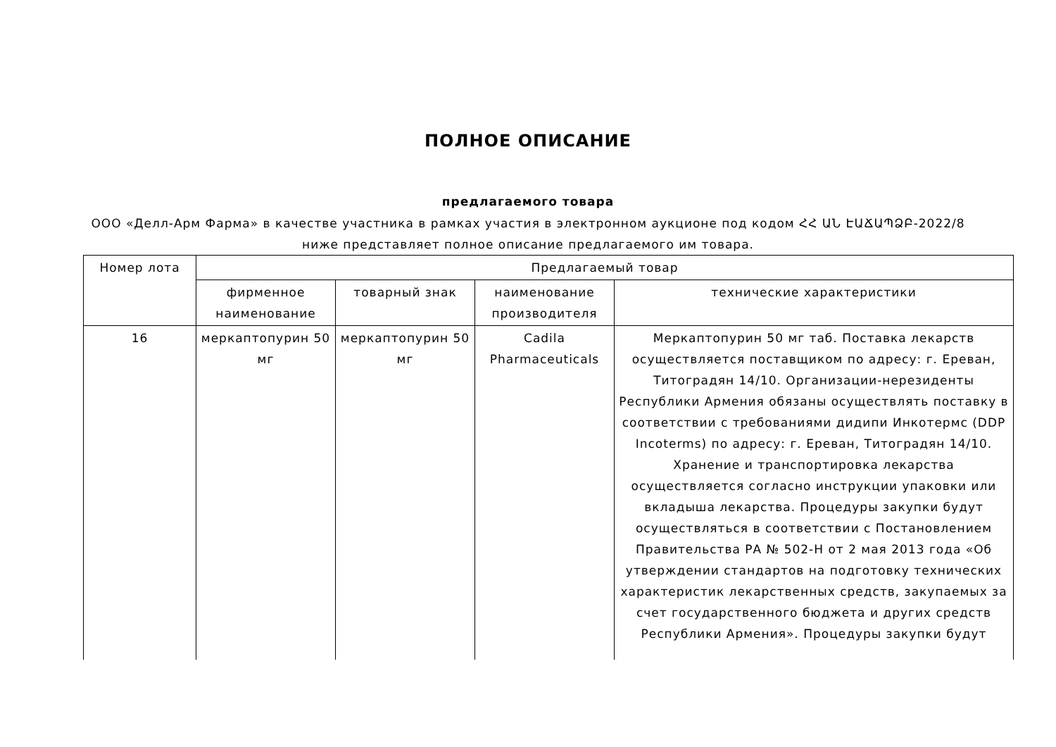ПОЛНОЕ ОПИСАНИЕ
предлагаемого товара
ООО «Делл-Арм Фарма» в качестве участника в рамках участия в электронном аукционе под кодом ՀՀ ԱՆ ԷԱՃԱՊՁԲ-2022/8 ниже представляет полное описание предлагаемого им товара.
| Номер лота | Предлагаемый товар | | | |
| --- | --- | --- | --- | --- |
| | фирменное наименование | товарный знак | наименование производителя | технические характеристики |
| 16 | меркаптопурин 50 мг | меркаптопурин 50 мг | Cadila Pharmaceuticals | Меркаптопурин 50 мг таб. Поставка лекарств осуществляется поставщиком по адресу: г. Ереван, Титоградян 14/10. Организации-нерезиденты Республики Армения обязаны осуществлять поставку в соответствии с требованиями дидипи Инкотермс (DDP Incoterms) по адресу: г. Ереван, Титоградян 14/10. Хранение и транспортировка лекарства осуществляется согласно инструкции упаковки или вкладыша лекарства. Процедуры закупки будут осуществляться в соответствии с Постановлением Правительства РА № 502-Н от 2 мая 2013 года «Об утверждении стандартов на подготовку технических характеристик лекарственных средств, закупаемых за счет государственного бюджета и других средств Республики Армения». Процедуры закупки будут |